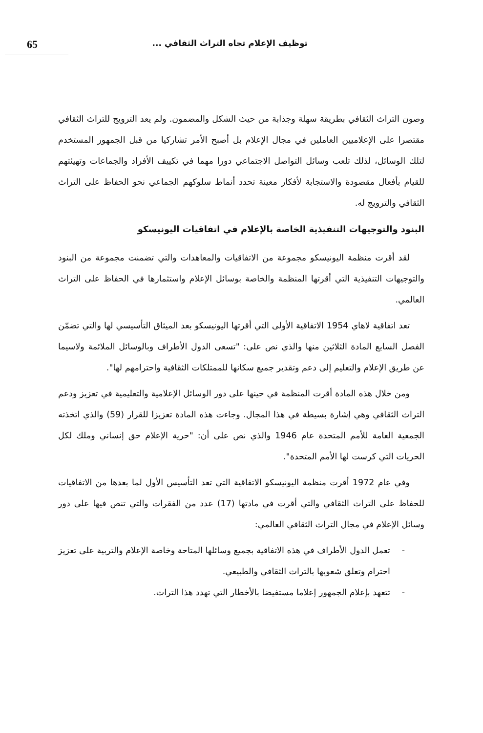توظيف الإعلام تجاه التراث الثقافي ...
65
وصون التراث الثقافي بطريقة سهلة وجذابة من حيث الشكل والمضمون. ولم يعد الترويج للتراث الثقافي مقتصرا على الإعلاميين العاملين في مجال الإعلام بل أصبح الأمر تشاركيا من قبل الجمهور المستخدم لتلك الوسائل، لذلك تلعب وسائل التواصل الاجتماعي دورا مهما في تكييف الأفراد والجماعات وتهيئتهم للقيام بأفعال مقصودة والاستجابة لأفكار معينة تحدد أنماط سلوكهم الجماعي نحو الحفاظ على التراث الثقافي والترويج له.
البنود والتوجيهات التنفيذية الخاصة بالإعلام في اتفاقيات اليونيسكو
لقد أقرت منظمة اليونيسكو مجموعة من الاتفاقيات والمعاهدات والتي تضمنت مجموعة من البنود والتوجيهات التنفيذية التي أقرتها المنظمة والخاصة بوسائل الإعلام واستثمارها في الحفاظ على التراث العالمي.
تعد اتفاقية لاهاي 1954 الاتفاقية الأولى التي أقرتها اليونيسكو بعد الميثاق التأسيسي لها والتي تضمّن الفصل السابع المادة الثلاثين منها والذي نص على: "تسعى الدول الأطراف وبالوسائل الملائمة ولاسيما عن طريق الإعلام والتعليم إلى دعم وتقدير جميع سكانها للممتلكات الثقافية واحترامهم لها".
ومن خلال هذه المادة أقرت المنظمة في حينها على دور الوسائل الإعلامية والتعليمية في تعزيز ودعم التراث الثقافي وهي إشارة بسيطة في هذا المجال. وجاءت هذه المادة تعزيزا للقرار (59) والذي اتخذته الجمعية العامة للأمم المتحدة عام 1946 والذي نص على أن: "حرية الإعلام حق إنساني وملك لكل الحريات التي كرست لها الأمم المتحدة".
وفي عام 1972 أقرت منظمة اليونيسكو الاتفاقية التي تعد التأسيس الأول لما بعدها من الاتفاقيات للحفاظ على التراث الثقافي والتي أقرت في مادتها (17) عدد من الفقرات والتي تنص فيها على دور وسائل الإعلام في مجال التراث الثقافي العالمي:
- تعمل الدول الأطراف في هذه الاتفاقية بجميع وسائلها المتاحة وخاصة الإعلام والتربية على تعزيز احترام وتعلق شعوبها بالتراث الثقافي والطبيعي.
- تتعهد بإعلام الجمهور إعلاما مستفيضا بالأخطار التي تهدد هذا التراث.